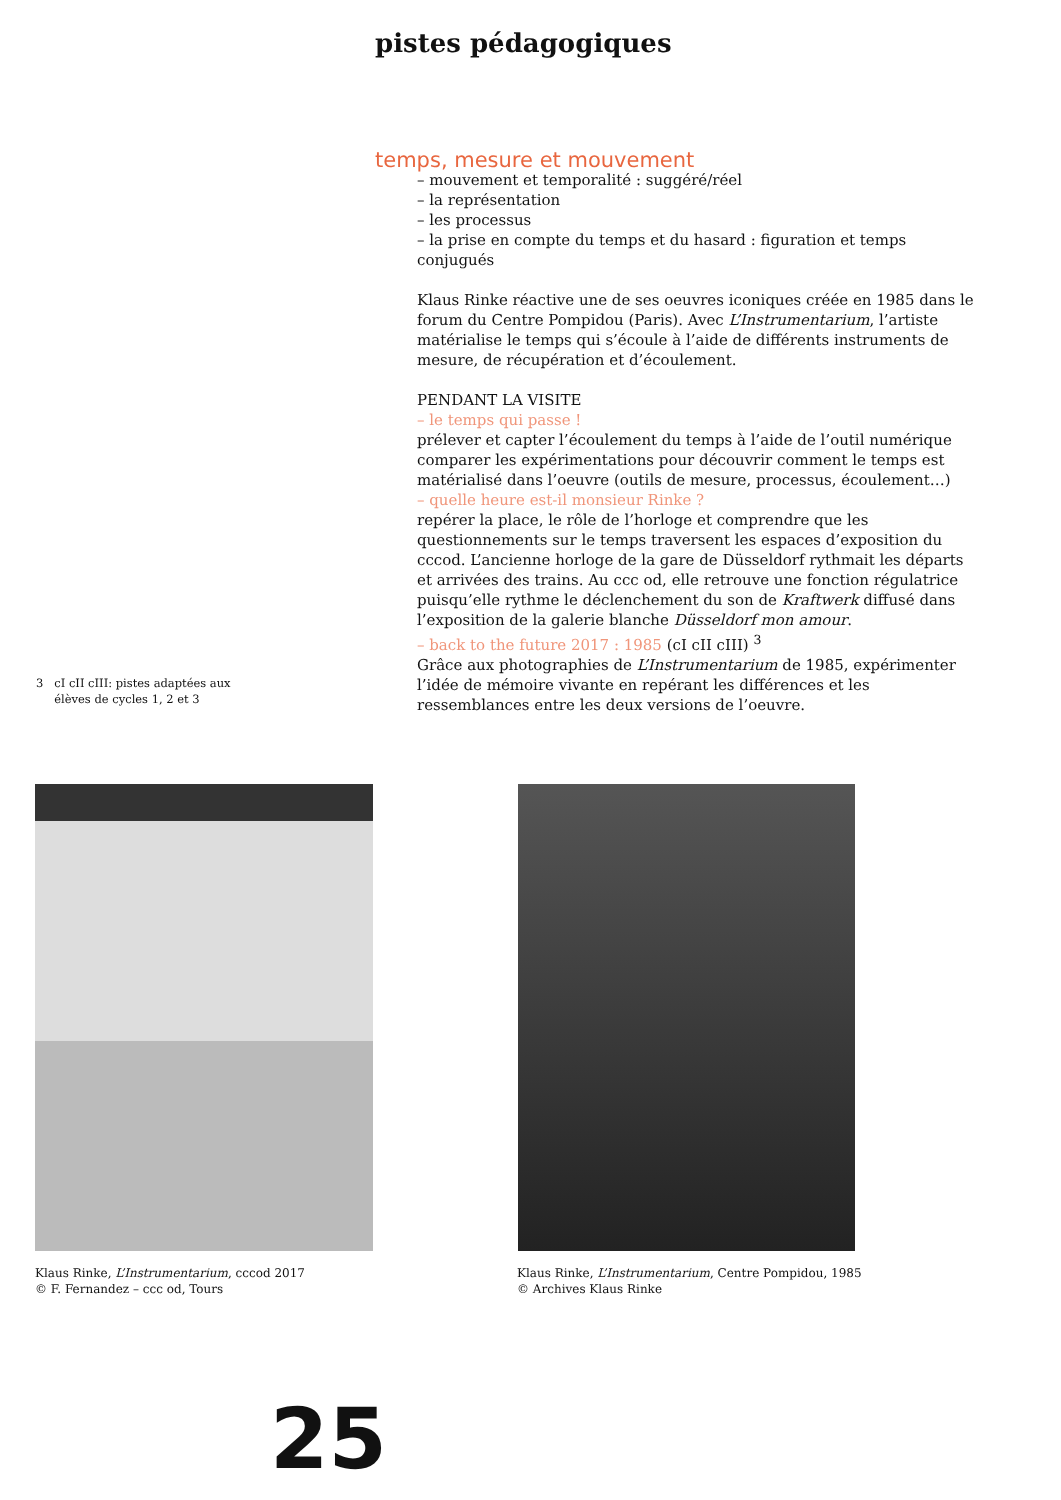pistes pédagogiques
temps, mesure et mouvement
– mouvement et temporalité : suggéré/réel
– la représentation
– les processus
– la prise en compte du temps et du hasard : figuration et temps conjugués
Klaus Rinke réactive une de ses oeuvres iconiques créée en 1985 dans le forum du Centre Pompidou (Paris). Avec L’Instrumentarium, l’artiste matérialise le temps qui s’écoule à l’aide de différents instruments de mesure, de récupération et d’écoulement.
PENDANT LA VISITE
– le temps qui passe !
prélever et capter l’écoulement du temps à l’aide de l’outil numérique comparer les expérimentations pour découvrir comment le temps est matérialisé dans l’oeuvre (outils de mesure, processus, écoulement…)
– quelle heure est-il monsieur Rinke ?
repérer la place, le rôle de l’horloge et comprendre que les questionnements sur le temps traversent les espaces d’exposition du cccod. L’ancienne horloge de la gare de Düsseldorf rythmait les départs et arrivées des trains. Au ccc od, elle retrouve une fonction régulatrice puisqu’elle rythme le déclenchement du son de Kraftwerk diffusé dans l’exposition de la galerie blanche Düsseldorf mon amour.
– back to the future 2017 : 1985 (cI cII cIII) <sup>3</sup>
Grâce aux photographies de L’Instrumentarium de 1985, expérimenter l’idée de mémoire vivante en repérant les différences et les ressemblances entre les deux versions de l’oeuvre.
3 cI cII cIII: pistes adaptées aux
élèves de cycles 1, 2 et 3
Klaus Rinke, L’Instrumentarium, cccod 2017
© F. Fernandez – ccc od, Tours
Klaus Rinke, L’Instrumentarium, Centre Pompidou, 1985
© Archives Klaus Rinke
25